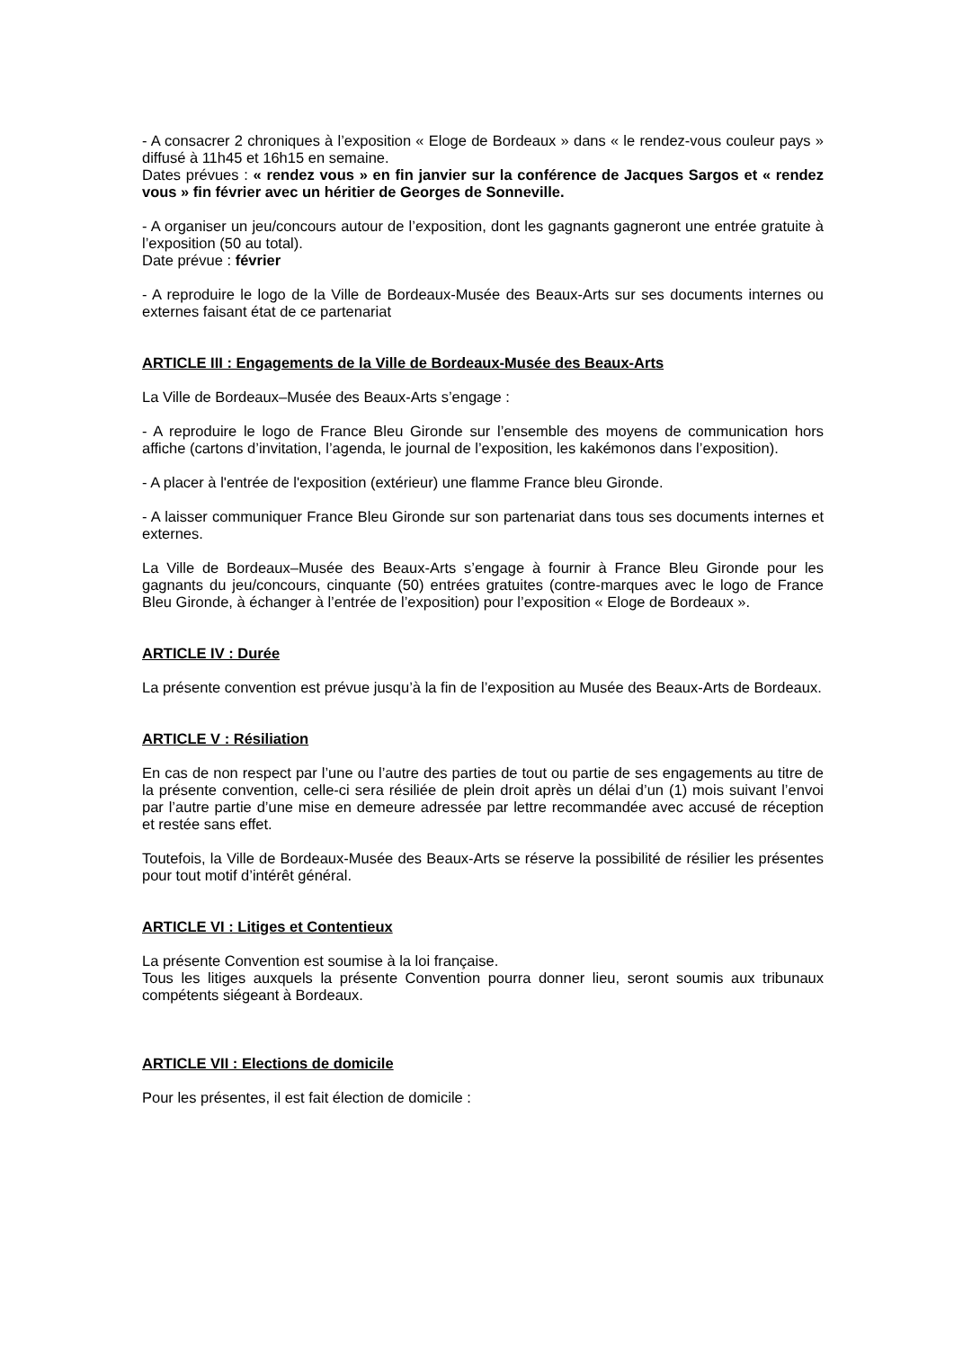- A consacrer 2 chroniques à l’exposition « Eloge de Bordeaux » dans « le rendez-vous couleur pays » diffusé à 11h45 et 16h15 en semaine.
Dates prévues : « rendez vous » en fin janvier sur la conférence de Jacques Sargos et « rendez vous » fin février avec un héritier de Georges de Sonneville.
- A organiser un jeu/concours autour de l’exposition, dont les gagnants gagneront une entrée gratuite à l’exposition (50 au total).
Date prévue : février
- A reproduire le logo de la Ville de Bordeaux-Musée des Beaux-Arts sur ses documents internes ou externes faisant état de ce partenariat
ARTICLE III : Engagements de la Ville de Bordeaux-Musée des Beaux-Arts
La Ville de Bordeaux–Musée des Beaux-Arts s’engage :
- A reproduire le logo de France Bleu Gironde sur l’ensemble des moyens de communication hors affiche (cartons d’invitation, l’agenda, le journal de l’exposition, les kakémonos dans l’exposition).
- A placer à l'entrée de l'exposition (extérieur) une flamme France bleu Gironde.
- A laisser communiquer France Bleu Gironde sur son partenariat dans tous ses documents internes et externes.
La Ville de Bordeaux–Musée des Beaux-Arts s’engage à fournir à France Bleu Gironde pour les gagnants du jeu/concours, cinquante (50) entrées gratuites (contre-marques avec le logo de France Bleu Gironde, à échanger à l’entrée de l’exposition) pour l’exposition « Eloge de Bordeaux ».
ARTICLE IV : Durée
La présente convention est prévue jusqu’à la fin de l’exposition au Musée des Beaux-Arts de Bordeaux.
ARTICLE V : Résiliation
En cas de non respect par l’une ou l’autre des parties de tout ou partie de ses engagements au titre de la présente convention, celle-ci sera résiliée de plein droit après un délai d’un (1) mois suivant l’envoi par l’autre partie d’une mise en demeure adressée par lettre recommandée avec accusé de réception et restée sans effet.
Toutefois, la Ville de Bordeaux-Musée des Beaux-Arts se réserve la possibilité de résilier les présentes pour tout motif d’intérêt général.
ARTICLE VI : Litiges et Contentieux
La présente Convention est soumise à la loi française.
Tous les litiges auxquels la présente Convention pourra donner lieu, seront soumis aux tribunaux compétents siégeant à Bordeaux.
ARTICLE VII : Elections de domicile
Pour les présentes, il est fait élection de domicile :